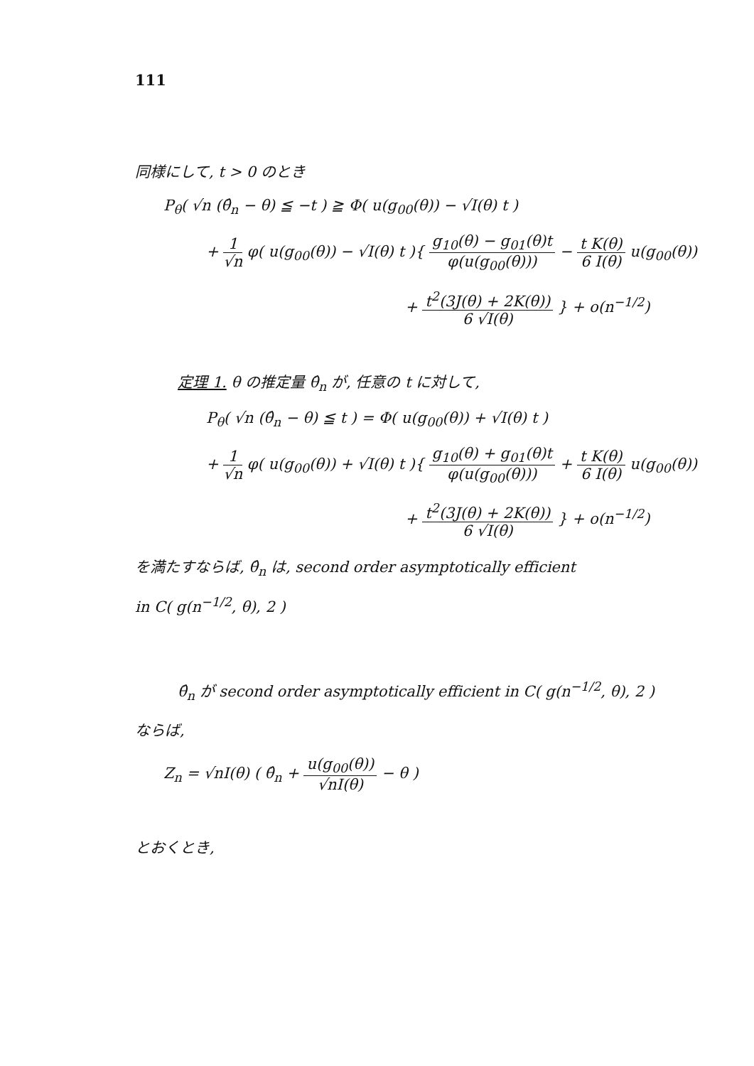111
同様にして, t > 0 のとき
P<sub>θ</sub>( √n (θ̂<sub>n</sub> − θ) ≦ −t ) ≧ Φ( u(g<sub>00</sub>(θ)) − √I(θ) t )
+ 1 √n φ( u(g<sub>00</sub>(θ)) − √I(θ) t ){ g<sub>10</sub>(θ) − g<sub>01</sub>(θ)t φ(u(g<sub>00</sub>(θ))) − t K(θ) 6 I(θ) u(g<sub>00</sub>(θ))
+ t<sup>2</sup>(3J(θ) + 2K(θ)) 6 √I(θ) } + o(n<sup>−1/2</sup>)
定理 1. θ の推定量 θ̂<sub>n</sub> が, 任意の t に対して,
P<sub>θ</sub>( √n (θ̂<sub>n</sub> − θ) ≦ t ) = Φ( u(g<sub>00</sub>(θ)) + √I(θ) t )
+ 1 √n φ( u(g<sub>00</sub>(θ)) + √I(θ) t ){ g<sub>10</sub>(θ) + g<sub>01</sub>(θ)t φ(u(g<sub>00</sub>(θ))) + t K(θ) 6 I(θ) u(g<sub>00</sub>(θ))
+ t<sup>2</sup>(3J(θ) + 2K(θ)) 6 √I(θ) } + o(n<sup>−1/2</sup>)
を満たすならば, θ̂<sub>n</sub> は, second order asymptotically efficient
in C( g(n<sup>−1/2</sup>, θ), 2 )
θ̂<sub>n</sub> が second order asymptotically efficient in C( g(n<sup>−1/2</sup>, θ), 2 )
ならば,
Z<sub>n</sub> = √nI(θ) ( θ̂<sub>n</sub> + u(g<sub>00</sub>(θ)) √nI(θ) − θ )
とおくとき,